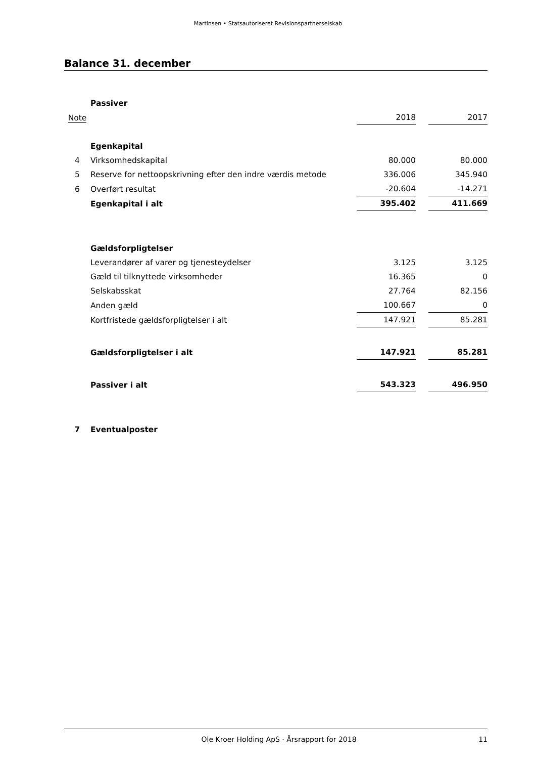Martinsen • Statsautoriseret Revisionspartnerselskab
Balance 31. december
| | Passiver | | | |
| Note | | 2018 | | 2017 |
| | Egenkapital | | | |
| 4 | Virksomhedskapital | 80.000 | | 80.000 |
| 5 | Reserve for nettoopskrivning efter den indre værdis metode | 336.006 | | 345.940 |
| 6 | Overført resultat | -20.604 | | -14.271 |
| | Egenkapital i alt | 395.402 | | 411.669 |
| | Gældsforpligtelser | | | |
| | Leverandører af varer og tjenesteydelser | 3.125 | | 3.125 |
| | Gæld til tilknyttede virksomheder | 16.365 | | 0 |
| | Selskabsskat | 27.764 | | 82.156 |
| | Anden gæld | 100.667 | | 0 |
| | Kortfristede gældsforpligtelser i alt | 147.921 | | 85.281 |
| | Gældsforpligtelser i alt | 147.921 | | 85.281 |
| | Passiver i alt | 543.323 | | 496.950 |
| 7 | Eventualposter | | | |
Ole Kroer Holding ApS · Årsrapport for 2018 11